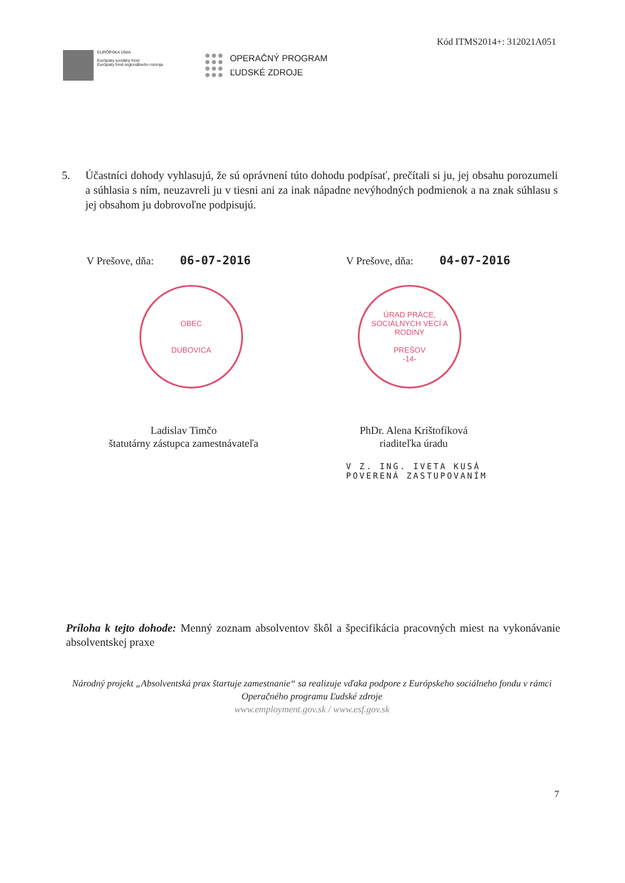Kód ITMS2014+: 312021A051
EURÓPSKA ÚNIA
Európsky sociálny fond
Európsky fond regionálneho rozvoja
OPERAČNÝ PROGRAM
ĽUDSKÉ ZDROJE
5. Účastníci dohody vyhlasujú, že sú oprávnení túto dohodu podpísať, prečítali si ju, jej obsahu porozumeli a súhlasia s ním, neuzavreli ju v tiesni ani za inak nápadne nevýhodných podmienok a na znak súhlasu s jej obsahom ju dobrovoľne podpisujú.
V Prešove, dňa: 06-07-2016
OBEC
DUBOVICA
Ladislav Timčo
štatutárny zástupca zamestnávateľa
V Prešove, dňa: 04-07-2016
ÚRAD PRÁCE, SOCIÁLNYCH VECÍ A RODINY
PREŠOV
-14-
PhDr. Alena Krištofíková
riaditeľka úradu
V Z. ING. IVETA KUSÁ
POVERENÁ ZASTUPOVANÍM
Príloha k tejto dohode: Menný zoznam absolventov škôl a špecifikácia pracovných miest na vykonávanie absolventskej praxe
Národný projekt „Absolventská prax štartuje zamestnanie“ sa realizuje vďaka podpore z Európskeho sociálneho fondu v rámci Operačného programu Ľudské zdroje
www.employment.gov.sk / www.esf.gov.sk
7